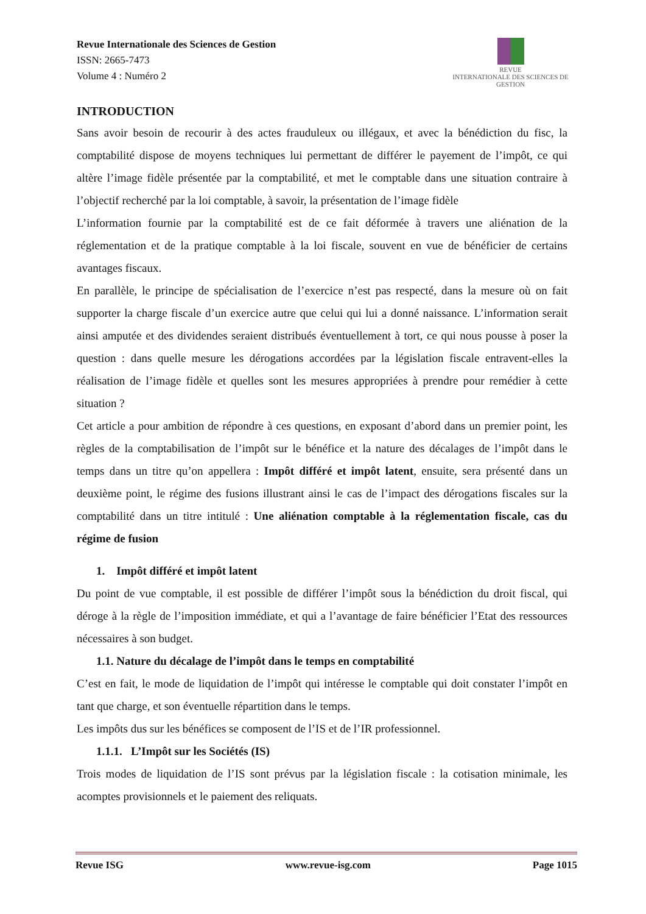Revue Internationale des Sciences de Gestion
ISSN: 2665-7473
Volume 4 : Numéro 2
REVUE
INTERNATIONALE DES SCIENCES DE GESTION
INTRODUCTION
Sans avoir besoin de recourir à des actes frauduleux ou illégaux, et avec la bénédiction du fisc, la comptabilité dispose de moyens techniques lui permettant de différer le payement de l’impôt, ce qui altère l’image fidèle présentée par la comptabilité, et met le comptable dans une situation contraire à l’objectif recherché par la loi comptable, à savoir, la présentation de l’image fidèle
L’information fournie par la comptabilité est de ce fait déformée à travers une aliénation de la réglementation et de la pratique comptable à la loi fiscale, souvent en vue de bénéficier de certains avantages fiscaux.
En parallèle, le principe de spécialisation de l’exercice n’est pas respecté, dans la mesure où on fait supporter la charge fiscale d’un exercice autre que celui qui lui a donné naissance. L’information serait ainsi amputée et des dividendes seraient distribués éventuellement à tort, ce qui nous pousse à poser la question : dans quelle mesure les dérogations accordées par la législation fiscale entravent-elles la réalisation de l’image fidèle et quelles sont les mesures appropriées à prendre pour remédier à cette situation ?
Cet article a pour ambition de répondre à ces questions, en exposant d’abord dans un premier point, les règles de la comptabilisation de l’impôt sur le bénéfice et la nature des décalages de l’impôt dans le temps dans un titre qu’on appellera : Impôt différé et impôt latent, ensuite, sera présenté dans un deuxième point, le régime des fusions illustrant ainsi le cas de l’impact des dérogations fiscales sur la comptabilité dans un titre intitulé : Une aliénation comptable à la réglementation fiscale, cas du régime de fusion
1. Impôt différé et impôt latent
Du point de vue comptable, il est possible de différer l’impôt sous la bénédiction du droit fiscal, qui déroge à la règle de l’imposition immédiate, et qui a l’avantage de faire bénéficier l’Etat des ressources nécessaires à son budget.
1.1. Nature du décalage de l’impôt dans le temps en comptabilité
C’est en fait, le mode de liquidation de l’impôt qui intéresse le comptable qui doit constater l’impôt en tant que charge, et son éventuelle répartition dans le temps.
Les impôts dus sur les bénéfices se composent de l’IS et de l’IR professionnel.
1.1.1. L’Impôt sur les Sociétés (IS)
Trois modes de liquidation de l’IS sont prévus par la législation fiscale : la cotisation minimale, les acomptes provisionnels et le paiement des reliquats.
Revue ISG www.revue-isg.com Page 1015